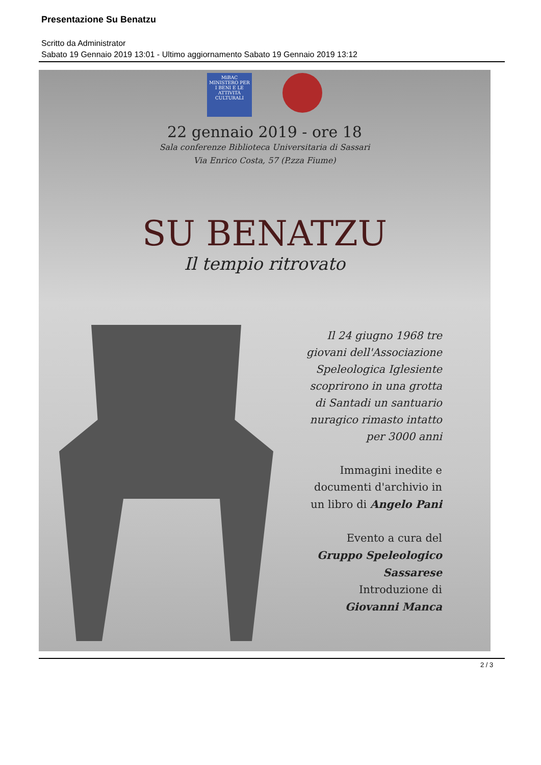Presentazione Su Benatzu
Scritto da Administrator
Sabato 19 Gennaio 2019 13:01 - Ultimo aggiornamento Sabato 19 Gennaio 2019 13:12
MiBAC MINISTERO PER I BENI E LE ATTIVITÀ CULTURALI
22 gennaio 2019 - ore 18
Sala conferenze Biblioteca Universitaria di Sassari
Via Enrico Costa, 57 (P.zza Fiume)
SU BENATZU
Il tempio ritrovato
Il 24 giugno 1968 tre
giovani dell'Associazione
Speleologica Iglesiente
scoprirono in una grotta
di Santadi un santuario
nuragico rimasto intatto
per 3000 anni
Immagini inedite e
documenti d'archivio in
un libro di Angelo Pani
Evento a cura del
Gruppo Speleologico
Sassarese
Introduzione di
Giovanni Manca
2 / 3